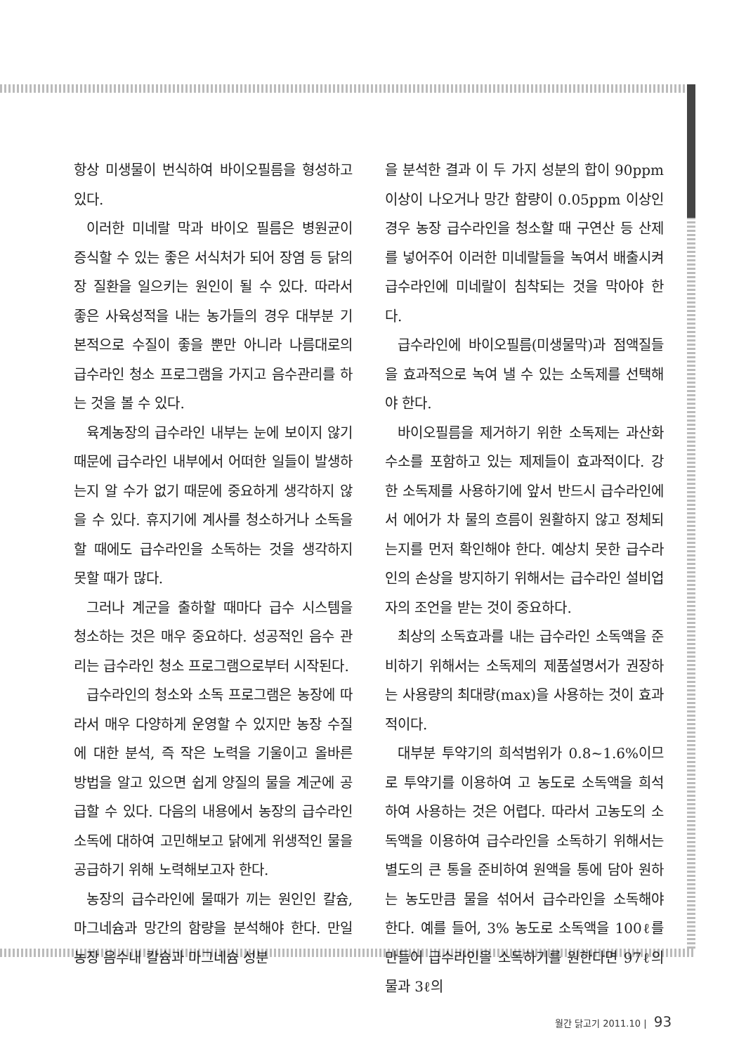항상 미생물이 번식하여 바이오필름을 형성하고 있다.
이러한 미네랄 막과 바이오 필름은 병원균이 증식할 수 있는 좋은 서식처가 되어 장염 등 닭의 장 질환을 일으키는 원인이 될 수 있다. 따라서 좋은 사육성적을 내는 농가들의 경우 대부분 기본적으로 수질이 좋을 뿐만 아니라 나름대로의 급수라인 청소 프로그램을 가지고 음수관리를 하는 것을 볼 수 있다.
육계농장의 급수라인 내부는 눈에 보이지 않기 때문에 급수라인 내부에서 어떠한 일들이 발생하는지 알 수가 없기 때문에 중요하게 생각하지 않을 수 있다. 휴지기에 계사를 청소하거나 소독을 할 때에도 급수라인을 소독하는 것을 생각하지 못할 때가 많다.
그러나 계군을 출하할 때마다 급수 시스템을 청소하는 것은 매우 중요하다. 성공적인 음수 관리는 급수라인 청소 프로그램으로부터 시작된다.
급수라인의 청소와 소독 프로그램은 농장에 따라서 매우 다양하게 운영할 수 있지만 농장 수질에 대한 분석, 즉 작은 노력을 기울이고 올바른 방법을 알고 있으면 쉽게 양질의 물을 계군에 공급할 수 있다. 다음의 내용에서 농장의 급수라인 소독에 대하여 고민해보고 닭에게 위생적인 물을 공급하기 위해 노력해보고자 한다.
농장의 급수라인에 물때가 끼는 원인인 칼슘, 마그네슘과 망간의 함량을 분석해야 한다. 만일 농장 음수내 칼슘과 마그네슘 성분
을 분석한 결과 이 두 가지 성분의 합이 90ppm 이상이 나오거나 망간 함량이 0.05ppm 이상인 경우 농장 급수라인을 청소할 때 구연산 등 산제를 넣어주어 이러한 미네랄들을 녹여서 배출시켜 급수라인에 미네랄이 침착되는 것을 막아야 한다.
급수라인에 바이오필름(미생물막)과 점액질들을 효과적으로 녹여 낼 수 있는 소독제를 선택해야 한다.
바이오필름을 제거하기 위한 소독제는 과산화수소를 포함하고 있는 제제들이 효과적이다. 강한 소독제를 사용하기에 앞서 반드시 급수라인에서 에어가 차 물의 흐름이 원활하지 않고 정체되는지를 먼저 확인해야 한다. 예상치 못한 급수라인의 손상을 방지하기 위해서는 급수라인 설비업자의 조언을 받는 것이 중요하다.
최상의 소독효과를 내는 급수라인 소독액을 준비하기 위해서는 소독제의 제품설명서가 권장하는 사용량의 최대량(max)을 사용하는 것이 효과적이다.
대부분 투약기의 희석범위가 0.8~1.6%이므로 투약기를 이용하여 고 농도로 소독액을 희석하여 사용하는 것은 어렵다. 따라서 고농도의 소독액을 이용하여 급수라인을 소독하기 위해서는 별도의 큰 통을 준비하여 원액을 통에 담아 원하는 농도만큼 물을 섞어서 급수라인을 소독해야 한다. 예를 들어, 3% 농도로 소독액을 100ℓ를 만들어 급수라인을 소독하기를 원한다면 97ℓ의 물과 3ℓ의
월간 닭고기 2011.10 | 93